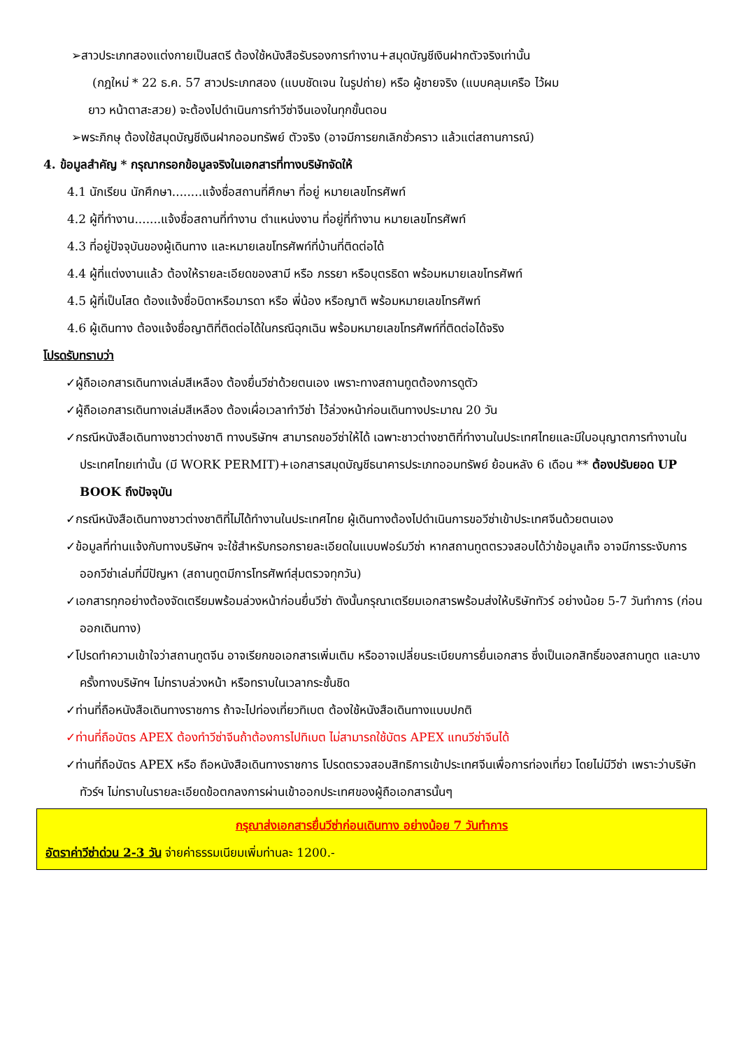➢สาวประเภทสองแต่งกายเป็นสตรี ต้องใช้หนังสือรับรองการทำงาน+สมุดบัญชีเงินฝากตัวจริงเท่านั้น
(กฎใหม่ * 22 ธ.ค. 57 สาวประเภทสอง (แบบชัดเจน ในรูปถ่าย) หรือ ผู้ชายจริง (แบบคลุมเครือ ไว้ผม
ยาว หน้าตาสะสวย) จะต้องไปดำเนินการทำวีซ่าจีนเองในทุกขั้นตอน
➢พระภิกษุ ต้องใช้สมุดบัญชีเงินฝากออมทรัพย์ ตัวจริง (อาจมีการยกเลิกชั่วคราว แล้วแต่สถานการณ์)
4. ข้อมูลสำคัญ * กรุณากรอกข้อมูลจริงในเอกสารที่ทางบริษัทจัดให้
4.1 นักเรียน นักศึกษา........แจ้งชื่อสถานที่ศึกษา ที่อยู่ หมายเลขโทรศัพท์
4.2 ผู้ที่ทำงาน.......แจ้งชื่อสถานที่ทำงาน ตำแหน่งงาน ที่อยู่ที่ทำงาน หมายเลขโทรศัพท์
4.3 ที่อยู่ปัจจุบันของผู้เดินทาง และหมายเลขโทรศัพท์ที่บ้านที่ติดต่อได้
4.4 ผู้ที่แต่งงานแล้ว ต้องให้รายละเอียดของสามี หรือ ภรรยา หรือบุตรธิดา พร้อมหมายเลขโทรศัพท์
4.5 ผู้ที่เป็นโสด ต้องแจ้งชื่อบิดาหรือมารดา หรือ พี่น้อง หรือญาติ พร้อมหมายเลขโทรศัพท์
4.6 ผู้เดินทาง ต้องแจ้งชื่อญาติที่ติดต่อได้ในกรณีฉุกเฉิน พร้อมหมายเลขโทรศัพท์ที่ติดต่อได้จริง
โปรดรับทราบว่า
✓ผู้ถือเอกสารเดินทางเล่มสีเหลือง ต้องยื่นวีซ่าด้วยตนเอง เพราะทางสถานทูตต้องการดูตัว
✓ผู้ถือเอกสารเดินทางเล่มสีเหลือง ต้องเผื่อเวลาทำวีซ่า ไว้ล่วงหน้าก่อนเดินทางประมาณ 20 วัน
✓กรณีหนังสือเดินทางชาวต่างชาติ ทางบริษัทฯ สามารถขอวีซ่าให้ได้ เฉพาะชาวต่างชาติที่ทำงานในประเทศไทยและมีใบอนุญาตการทำงานในประเทศไทยเท่านั้น (มี WORK PERMIT)+เอกสารสมุดบัญชีธนาคารประเภทออมทรัพย์ ย้อนหลัง 6 เดือน ** ต้องปรับยอด UP BOOK ถึงปัจจุบัน
✓กรณีหนังสือเดินทางชาวต่างชาติที่ไม่ได้ทำงานในประเทศไทย ผู้เดินทางต้องไปดำเนินการขอวีซ่าเข้าประเทศจีนด้วยตนเอง
✓ข้อมูลที่ท่านแจ้งกับทางบริษัทฯ จะใช้สำหรับกรอกรายละเอียดในแบบฟอร์มวีซ่า หากสถานทูตตรวจสอบได้ว่าข้อมูลเท็จ อาจมีการระงับการออกวีซ่าเล่มที่มีปัญหา (สถานทูตมีการโทรศัพท์สุ่มตรวจทุกวัน)
✓เอกสารทุกอย่างต้องจัดเตรียมพร้อมล่วงหน้าก่อนยื่นวีซ่า ดังนั้นกรุณาเตรียมเอกสารพร้อมส่งให้บริษัททัวร์ อย่างน้อย 5-7 วันทำการ (ก่อนออกเดินทาง)
✓โปรดทำความเข้าใจว่าสถานทูตจีน อาจเรียกขอเอกสารเพิ่มเติม หรืออาจเปลี่ยนระเบียบการยื่นเอกสาร ซึ่งเป็นเอกสิทธิ์ของสถานทูต และบางครั้งทางบริษัทฯ ไม่ทราบล่วงหน้า หรือทราบในเวลากระชั้นชิด
✓ท่านที่ถือหนังสือเดินทางราชการ ถ้าจะไปท่องเที่ยวทิเบต ต้องใช้หนังสือเดินทางแบบปกติ
✓ท่านที่ถือบัตร APEX ต้องทำวีซ่าจีนถ้าต้องการไปทิเบต ไม่สามารถใช้บัตร APEX แทนวีซ่าจีนได้
✓ท่านที่ถือบัตร APEX หรือ ถือหนังสือเดินทางราชการ โปรดตรวจสอบสิทธิการเข้าประเทศจีนเพื่อการท่องเที่ยว โดยไม่มีวีซ่า เพราะว่าบริษัททัวร์ฯ ไม่ทราบในรายละเอียดข้อตกลงการผ่านเข้าออกประเทศของผู้ถือเอกสารนั้นๆ
กรุณาส่งเอกสารยื่นวีซ่าก่อนเดินทาง อย่างน้อย 7 วันทำการ
อัตราค่าวีซ่าด่วน 2-3 วัน จ่ายค่าธรรมเนียมเพิ่มท่านละ 1200.-